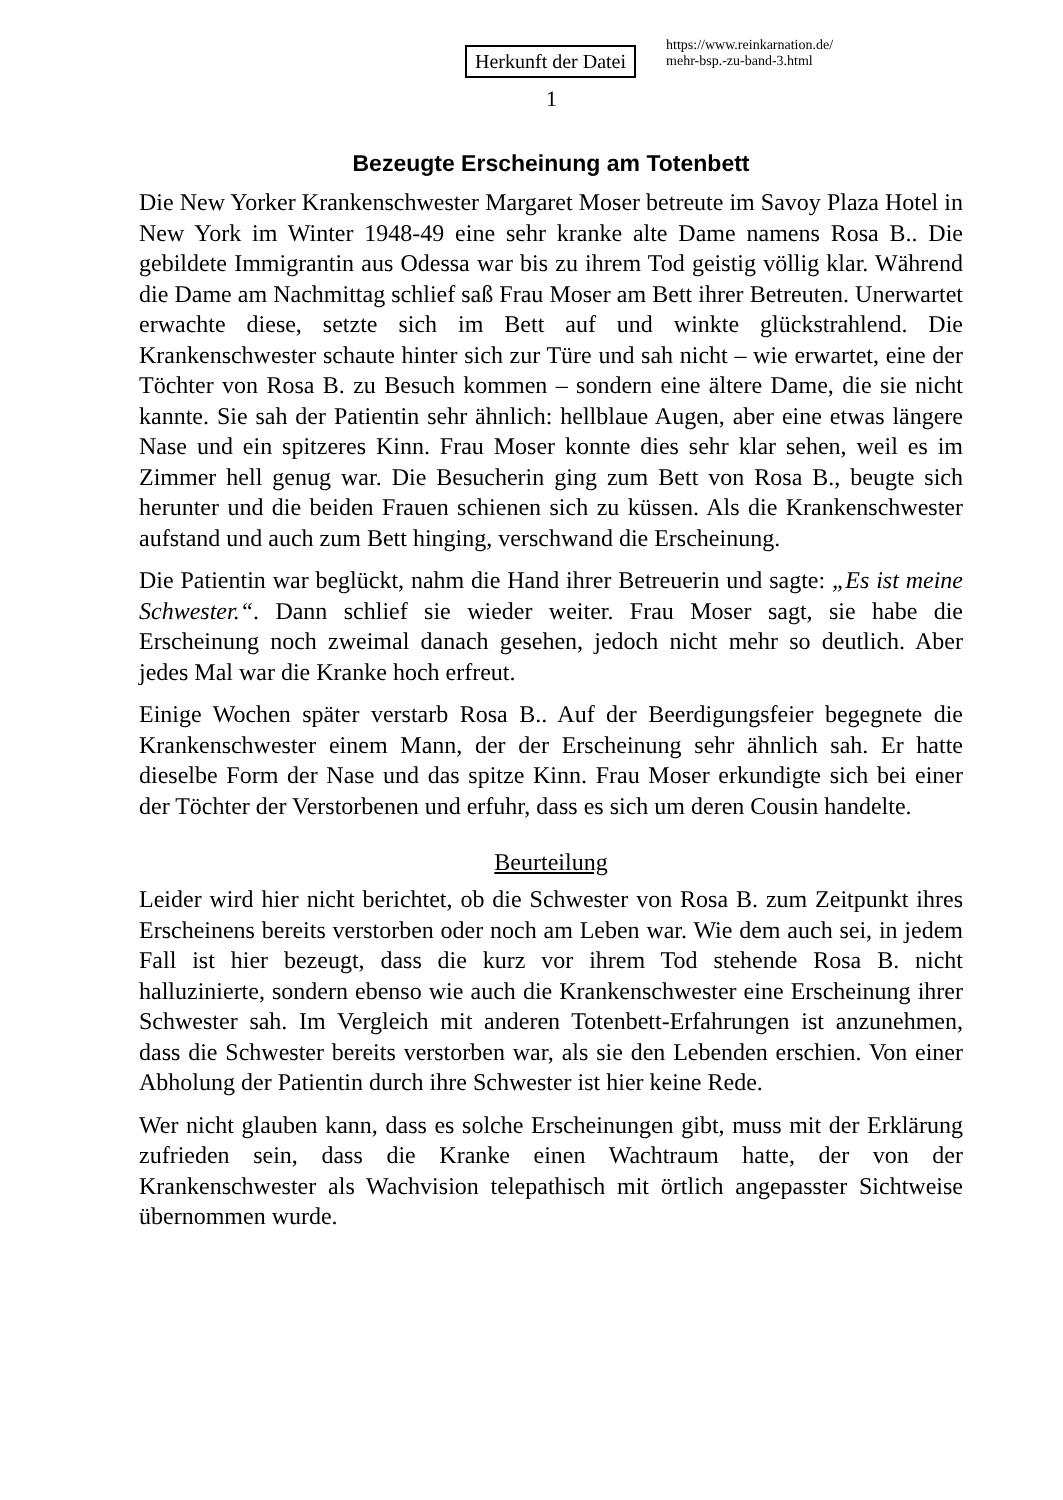Herkunft der Datei
https://www.reinkarnation.de/
mehr-bsp.-zu-band-3.html
1
Bezeugte Erscheinung am Totenbett
Die New Yorker Krankenschwester Margaret Moser betreute im Savoy Plaza Hotel in New York im Winter 1948-49 eine sehr kranke alte Dame namens Rosa B.. Die gebildete Immigrantin aus Odessa war bis zu ihrem Tod geistig völlig klar. Während die Dame am Nachmittag schlief saß Frau Moser am Bett ihrer Betreuten. Unerwartet erwachte diese, setzte sich im Bett auf und winkte glückstrahlend. Die Krankenschwester schaute hinter sich zur Türe und sah nicht – wie erwartet, eine der Töchter von Rosa B. zu Besuch kommen – sondern eine ältere Dame, die sie nicht kannte. Sie sah der Patientin sehr ähnlich: hellblaue Augen, aber eine etwas längere Nase und ein spitzeres Kinn. Frau Moser konnte dies sehr klar sehen, weil es im Zimmer hell genug war. Die Besucherin ging zum Bett von Rosa B., beugte sich herunter und die beiden Frauen schienen sich zu küssen. Als die Krankenschwester aufstand und auch zum Bett hinging, verschwand die Erscheinung.
Die Patientin war beglückt, nahm die Hand ihrer Betreuerin und sagte: „Es ist meine Schwester.“. Dann schlief sie wieder weiter. Frau Moser sagt, sie habe die Erscheinung noch zweimal danach gesehen, jedoch nicht mehr so deutlich. Aber jedes Mal war die Kranke hoch erfreut.
Einige Wochen später verstarb Rosa B.. Auf der Beerdigungsfeier begegnete die Krankenschwester einem Mann, der der Erscheinung sehr ähnlich sah. Er hatte dieselbe Form der Nase und das spitze Kinn. Frau Moser erkundigte sich bei einer der Töchter der Verstorbenen und erfuhr, dass es sich um deren Cousin handelte.
Beurteilung
Leider wird hier nicht berichtet, ob die Schwester von Rosa B. zum Zeitpunkt ihres Erscheinens bereits verstorben oder noch am Leben war. Wie dem auch sei, in jedem Fall ist hier bezeugt, dass die kurz vor ihrem Tod stehende Rosa B. nicht halluzinierte, sondern ebenso wie auch die Krankenschwester eine Erscheinung ihrer Schwester sah. Im Vergleich mit anderen Totenbett-Erfahrungen ist anzunehmen, dass die Schwester bereits verstorben war, als sie den Lebenden erschien. Von einer Abholung der Patientin durch ihre Schwester ist hier keine Rede.
Wer nicht glauben kann, dass es solche Erscheinungen gibt, muss mit der Erklärung zufrieden sein, dass die Kranke einen Wachtraum hatte, der von der Krankenschwester als Wachvision telepathisch mit örtlich angepasster Sichtweise übernommen wurde.